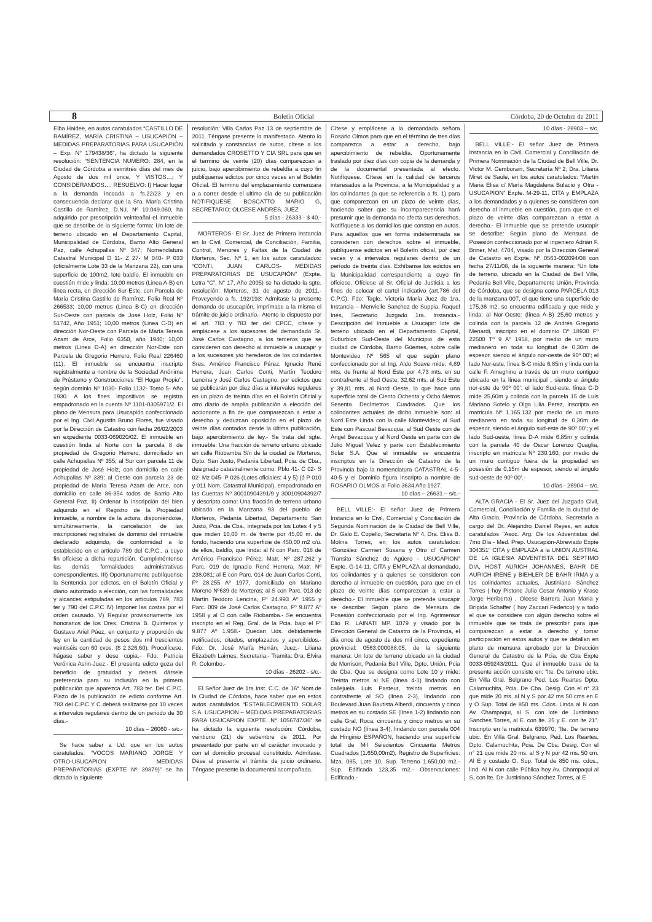8 Boletín Oficial Córdoba, 20 de Octubre de 2011
Elba Haidee, en autos caratulados “CASTILLO DE RAMÍREZ, MARÍA CRISTINA – USUCAPIÓN – MEDIDAS PREPARATORIAS PARA USUCAPIÓN – Exp. N° 179438/36”, ha dictado la siguiente resolución: “SENTENCIA NUMERO: 284, en la Ciudad de Córdoba a veintitrés días del mes de Agosto de dos mil once, Y VISTOS…; Y CONSIDERANDOS…; RESUELVO: I) Hacer lugar a la demanda incoada a fs.22/23 y en consecuencia declarar que la Sra. María Cristina Castillo de Ramírez, D.N.I. Nº 10.049.060, ha adquirido por prescripción veinteañal el inmueble que se describe de la siguiente forma: Un lote de terreno ubicado en el Departamento Capital, Municipalidad de Córdoba, Barrio Alto General Paz, calle Achupallas Nº 347; Nomenclatura Catastral Municipal D 11- Z 27- M 040- P 033 (oficialmente Lote 33 de la Manzana 22), con una superficie de 100m2, lote baldío. El inmueble en cuestión mide y linda: 10,00 metros (Linea A-B) en línea recta, en dirección Sur-Este, con Parcela de María Cristina Castillo de Ramírez, Folio Real Nº 266533; 10,00 metros (Linea B-C) en dirección Sur-Oeste con parcela de José Holz, Folio Nº 51742, Año 1951; 10,00 metros (Linea C-D) en dirección Nor-Oeste con Parcela de María Teresa Azam de Arce, Folio 6350, año 1940; 10,00 metros (Linea D-A) en dirección Nor-Este con Parcela de Gregorio Herrero, Folio Real 226460 (11). El inmueble se encuentra inscripto registralmente a nombre de la Sociedad Anónima de Préstamo y Construcciones “El Hogar Propio”, según dominio Nº 1030- Folio 1132- Tomo 5- Año 1930. A los fines impositivos se registra empadronado en la cuenta Nº 1101-0305971/2. El plano de Mensura para Usucapión confeccionado por el Ing. Civil Agustín Bruno Flores, fue visado por la Dirección de Catastro con fecha 26/02/2003 en expediente 0033-069020/02. El inmueble en cuestión linda al Norte con la parcela 8 de propiedad de Gregorio Herrero, domiciliado en calle Achupallas Nº 355; al Sur con parcela 11 de propiedad de José Holz, con domicilio en calle Achupallas Nº 339; al Oeste con parcela 23 de propiedad de María Teresa Azam de Arce, con domicilio en calle 86-354 todos de Barrio Alto General Paz. II) Ordenar la inscripción del bien adquirido en el Registro de la Propiedad Inmueble, a nombre de la actora, disponiéndose, simultáneamente, la cancelación de las inscripciones registrales de dominio del inmueble declarado adquirido, de conformidad a lo establecido en el artículo 789 del C.P.C., a cuyo fin ofíciese a dicha repartición. Cumpliméntense las demás formalidades administrativas correspondientes. III) Oportunamente publíquense la Sentencia por edictos, en el Boletín Oficial y diario autorizado a elección, con las formalidades y alcances estipuladas en los artículos 789, 783 ter y 790 del C.P.C IV) Imponer las costas por el orden causado. V) Regular provisoriamente los honorarios de los Dres. Cristina B. Quinteros y Gustavo Ariel Páez, en conjunto y proporción de ley en la cantidad de pesos dos mil trescientos veintiséis con 60 cvos. ($ 2.326,60). Procolícese, hágase saber y dese copia.- Fdo: Patricia Verónica Asrin-Juez.- El presente edicto goza del beneficio de gratuidad y deberá dársele preferencia para su inclusión en la primera publicación que aparezca Art. 783 ter. Del C.P.C. Plazo de la publicación de edicto conforme Art. 783 del C.P.C Y C deberá realizarse por 10 veces a intervalos regulares dentro de un periodo de 30 días.-
10 días – 26060 - s/c.-
Se hace saber a Ud. que en los autos caratulados: “VOCOS MARIANO JORGE Y OTRO-USUCAPION MEDIDAS PREPARATORIAS (EXPTE Nº 39879)” se ha dictado la siguiente
resolución: Villa Carlos Paz 13 de septiembre de 2011. Téngase presente lo manifestado. Atento lo solicitado y constancias de autos, cítese a los demandados CROSETTO Y CIA SRL para que en el termino de veinte (20) días comparezcan a juicio, bajo apercibimiento de rebeldía a cuyo fin publíquense edictos por cinco veces en el Boletín Oficial. El termino del emplazamiento comenzara a a correr desde el ultimo día de su publicación NOTIFIQUESE. BOSCATTO MARIO G, SECRETARIO; OLCESE ANDRÉS, JUEZ
5 días - 26333 - $ 40.-
MORTEROS- El Sr. Juez de Primera Instancia en lo Civil, Comercial, de Conciliación, Familia, Control, Menores y Faltas de la Ciudad de Morteros, Sec. Nº 1, en los autos caratulados: “CONTI, JUAN CARLOS- MEDIDAS PREPARATORIAS DE USUCAPIÓN” (Expte. Letra “C”, N° 17, Año 2005) se ha dictado la sgte. resolución: Morteros, 31 de agosto de 2011.- Proveyendo a fs. 192/193: Admítase la presente demanda de usucapión, imprímase a la misma el trámite de juicio ordinario.- Atento lo dispuesto por el art. 783 y 783 ter del CPCC, cítese y emplácese a los sucesores del demandado Sr. José Carlos Castagno, a los terceros que se consideren con derecho al inmueble a usucapir y a los sucesores y/o herederos de los colindantes Sres. Américo Francisco Pérez, Ignacio René Herrera, Juan Carlos Conti, Martín Teodoro Lencina y José Carlos Castagno, por edictos que se publicarán por diez días a intervalos regulares en un plazo de treinta días en el Boletín Oficial y otro diario de amplia publicación a elección del accionante a fin de que comparezcan a estar a derecho y deduzcan oposición en el plazo de veinte días contados desde la última publicación, bajo apercibimiento de ley.- Se trata del sgte. inmueble: Una fracción de terreno urbano ubicado en calle Riobamba S/n de la ciudad de Morteros, Dpto. San Justo, Pedanía Libertad, Pcia. de Cba., designado catastralmente como: Pblo 41- C 02- S 02- Mz 045- P 026 (Lotes oficiales: 4 y 5) (ó P 010 y 011 Nom. Catastral Municipal), empadronado en las Cuentas Nº 30010904391/9 y 30010904392/7 y descripto como: Una fracción de terreno urbano ubicado en la Manzana 93 del pueblo de Morteros, Pedanía Libertad, Departamento San Justo, Pcia. de Cba., integrada por los Lotes 4 y 5 que miden 10,00 m. de frente por 45,00 m. de fondo, haciendo una superficie de 450,00 m2 c/u. de ellos, baldío, que linda: al N con Parc. 018 de Américo Francisco Pérez, Matr. Nº 287.262 y Parc. 019 de Ignacio René Herrera, Matr. Nº 238.081; al E con Parc. 014 de Juan Carlos Conti, Fº 28.255 Aº 1977, domiciliado en Mariano Moreno Nº639 de Morteros; al S con Parc. 013 de Martín Teodoro Lencina, Fº 24.993 Aº 1955 y Parc. 009 de José Carlos Castagno, Fº 9.877 Aº 1958 y al O con calle Riobamba.- Se encuentra inscripto en el Reg. Gral. de la Pcia. bajo el Fº 9.877 Aº 1.958.- Quedan Uds. debidamente notificados, citados, emplazados y apercibidos.- Fdo: Dr. José María Herrán, Juez.- Liliana Elizabeth Laimes, Secretaria.- Tramita: Dra. Elvira R. Colombo.-
10 días - 26202 - s/c.-
El Señor Juez de 1ra Inst. C.C. de 16° Nom.de la Ciudad de Córdoba, hace saber que en estos autos caratulados “ESTABLECIMIENTO SOLAR S.A. USUCAPION – MEDIDAS PREPARATORIAS PARA USUCAPION EXPTE. N° 1056747/36” se ha dictado la siguiente resolución: Córdoba, veintiuno (21) de setiembre de 2011. Por presentado por parte en el carácter invocado y con el domicilio procesal constituido. Admítase. Dése al presente el trámite de juicio ordinario. Téngase presente la documental acompañada.
Cítese y emplácese a la demandada señora Rosario Olmos para que en el término de tres días comparezca a estar a derecho, bajo apercibimiento de rebeldía. Oportunamente traslado por diez días con copia de la demanda y de la documental presentada al efecto. Notifíquese. Cítese en la calidad de terceros interesados a la Provincia, a la Municipalidad y a los colindantes (a que se referencia a fs. 1) para que comparezcan en un plazo de veinte días, haciendo saber que su incomparecencia hará presumir que la demanda no afecta sus derechos. Notifíquese a los domicilios que constan en autos. Para aquellos que en forma indeterminada se consideren con derechos sobre el inmueble, publíquense edictos en el Boletín oficial, por diez veces y a intervalos regulares dentro de un período de treinta días. Exhíbanse los edictos en la Municipalidad correspondiente a cuyo fin ofíciese. Ofíciese al Sr. Oficial de Justicia a los fines de colocar el cartel indicativo (art.786 del C.P.C). Fdo: Tagle, Victoria María Juez de 1ra. Instancia – Menvielle Sanchez de Suppia, Raquel Inés, Secretario Juzgado 1ra. Instancia.- Descripción del Inmueble a Usucapir: lote de terreno ubicado en el Departamento Capital, Suburbios Sud-Oeste del Municipio de esta ciudad de Córdoba, Barrio Güemes, sobre calle Montevideo Nº 565 el que según plano confeccionado por el Ing. Aldo Soave mide: 4,89 mts. de frente al Nord Este por 4,73 mts. en su contrafrente al Sud Oeste; 32,62 mts. al Sud Este y 39,81 mts. al Nord Oeste, lo que hace una superficie total de Ciento Ochenta y Ocho Metros Sesenta Decímetros Cuadrados. Que los colindantes actuales de dicho inmueble son: al Nord Este Linda con la calle Montevideo; al Sud Este con Pascual Bevacqua, al Sud Oeste con de Ángel Bevacqua y al Nord Oeste en parte con de Julio Miguel Velez y parte con Establecimiento Solar S.A. Que el inmueble se encuentra inscriptos en la Dirección de Catastro de la Provincia bajo la nomenclatura CATASTRAL 4-5-40-5 y el Dominio figura inscripto a nombre de ROSARIO OLMOS al Folio 3634 Año 1927.
10 días – 26631 – s/c.-
BELL VILLE:- El señor Juez de Primera Instancia en lo Civil, Comercial y Conciliación de Segunda Nominación de la Ciudad de Bell Ville, Dr. Galo E. Copello, Secretaría Nº 4, Dra. Elisa B. Molina Torres, en los autos caratulados: “González Carmen Susana y Otro c/ Carmen Transito Sánchez de Agüero - USUCAPION” Expte. G-14-11, CITA y EMPLAZA al demandado, los colindantes y a quienes se consideren con derecho al inmueble en cuestión, para que en el plazo de veinte días comparezcan a estar a derecho.- El inmueble que se pretende usucapir se describe: Según plano de Mensura de Posesión confeccionado por el Ing. Agrimensor Elio R. LAINATI MP. 1079 y visado por la Dirección General de Catastro de la Provincia, el día once de agosto de dos mil cinco, expediente provincial: 0563.000088.05, de la siguiente manera: Un lote de terreno ubicado en la ciudad de Morrison, Pedanía Bell Ville, Dpto. Unión, Pcia de Cba. Que se designa como Lote 10 y mide: Treinta metros al NE (línea 4-1) lindando con callejuela Luis Pasteur, treinta metros en contrafrente al SO (línea 2-3), lindando con Boulevard Juan Bautista Alberdi, cincuenta y cinco metros en su costado SE (línea 1-2) lindando con calle Gral. Roca, cincuenta y cinco metros en su costado NO (línea 3-4), lindando con parcela 004 de Hinginio ESPAÑON, haciendo una superficie total de Mil Seiscientos Cincuenta Metros Cuadrados (1.650,00m2), Registro de Superficies: Mza. 085, Lote 10, Sup. Terreno 1.650,00 m2.- Sup. Edificada 123,35 m2.- Observaciones: Edificado.-
10 días - 26903 – s/c.
BELL VILLE:- El señor Juez de Primera Instancia en lo Civil, Comercial y Conciliación de Primera Nominación de la Ciudad de Bell Ville, Dr. Víctor M. Cemborain, Secretaría Nº 2, Dra. Liliana Miret de Saule, en los autos caratulados: “Martín Maria Elisa c/ María Magdalena Bulacio y Otra - USUCAPION” Expte. M-29-11, CITA y EMPLAZA a los demandados y a quienes se consideren con derecho al inmueble en cuestión, para que en el plazo de veinte días comparezcan a estar a derecho.- El inmueble que se pretende usucapir se describe: Según plano de Mensura de Posesión confeccionado por el ingeniero Adrián F. Briner, Mat. 4704, visado por la Dirección General de Catastro en Expte. Nº 0563-002094/08 con fecha 27/11/08, de la siguiente manera: “Un lote de terreno, ubicado en la Ciudad de Bell Ville, Pedanía Bell Ville, Departamento Unión, Provincia de Córdoba, que se designa como PARCELA 013 de la manzana 007, el que tiene una superficie de 175,36 m2, se encuentra edificada y que mide y linda: al Nor-Oeste: (línea A-B) 25,60 metros y colinda con la parcela 12 de Andrés Gregorio Menardi, inscripto en el dominio Dº 18930 Fº 22500 Tº 9 Aº 1958, por medio de un muro medianero en toda su longitud de 0,30m de espesor, siendo el ángulo nor-oeste de 90º 00’; el lado Nor-este, línea B-C mide 6,85m y linda con la calle F. Ameghino a través de un muro contiguo ubicado en la línea municipal , siendo el ángulo nor-este de 90º 00’; el lado Sud-este, línea C-D mide 25,60m y colinda con la parcela 15 de Luis Mariano Sotelo y Olga Lilia Perez, inscripta en matricula Nº 1.165.132 por medio de un muro medianero en toda su longitud de 0,30m de espesor, siendo el ángulo sud-este de 90º 00’; y el lado Sud-oeste, línea D-A mide 6,85m y colinda con la parcela 40 de Oscar Lorenzo Quaglia, inscripto en matricula Nº 230.160, por medio de un muro contiguo fuera de la propiedad en posesión de 0,15m de espesor, siendo el ángulo sud-oeste de 90º 00’.-
10 días - 26904 – s/c.
ALTA GRACIA - El Sr. Juez del Juzgado Civil, Comercial, Conciliación y Familia de la ciudad de Alta Gracia, Provincia de Córdoba, Secretaría a cargo del Dr. Alejandro Daniel Reyes, en autos caratulados "Asoc. Arg. De los Adventistas del 7mo Día - Med. Prep. Usucapión-Abreviado Expíe 304351" CITA y EMPLAZA a la UNION AUSTRAL DE LA IGLESIA ADVENTISTA DEL SEPTIMO DÍA, HOST AURICH JOHANNES, BAHR DE AURICH IRENE y BIEHLER DE BAHR IRMA y a los colindantes actuales, Justiniano Sánchez Torres ( hoy Pistone Julio Cesar Antonio y Krase Jorge Heriberto) , Olcese Barrera Juan Maria y Brígida Schaffer ( hoy Zaccari Federico) y a todo el que se considere con algún derecho sobre el inmueble que se trata de prescribir para que comparezcan a estar a derecho y tomar participación en estos autos y que se detallan en plano de mensura aprobado por la Dirección General de Catastro de la Pcia. de Cba Expte 0033-059243/2011. Que el inmueble base de la presente acción consiste en: "lte. De terreno ubic. En Villa Gral. Belgrano Ped. Los Reartes Dpto. Calamuchita, Pcia. De Cba. Desig. Con el n° 23 que mide 20 ms. al N y S por 42 ms 50 cms en E y O Sup. Total de 850 ms. Cdos. Linda al N con Av. Champaqui, al S. con lote de Justiniano Sanches Torres, al E. con lte. 25 y E. con lte 21". Inscripto en la matricula 639970; "lte. De terreno ubic. En Villa Gral. Belgrano, Ped. Los Reartes, Dpto. Calamuchita, Pcia. De Cba. Desig. Con el n° 21 que mide 20 ms. al S y N por 42 ms. 50 cm. Al E y costado O, Sup. Total de 850 ms. cdos., lind. Al N con calle Pública hoy Av. Champaqui al S, con lte. De Justiniano Sánchez Torres, al E